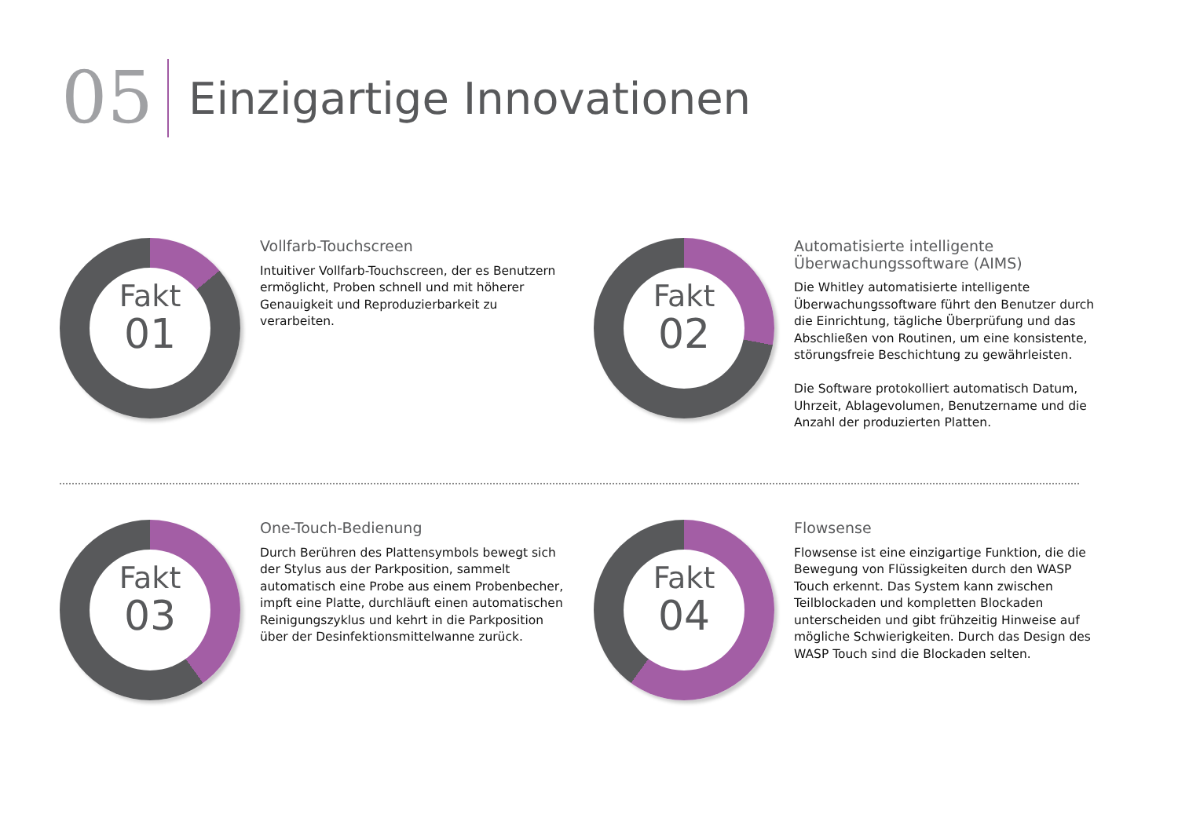05
Einzigartige Innovationen
Fakt
01
Vollfarb-Touchscreen
Intuitiver Vollfarb-Touchscreen, der es Benutzern ermöglicht, Proben schnell und mit höherer Genauigkeit und Reproduzierbarkeit zu verarbeiten.
Fakt
02
Automatisierte intelligente Überwachungssoftware (AIMS)
Die Whitley automatisierte intelligente Überwachungssoftware führt den Benutzer durch die Einrichtung, tägliche Überprüfung und das Abschließen von Routinen, um eine konsistente, störungsfreie Beschichtung zu gewährleisten.
Die Software protokolliert automatisch Datum, Uhrzeit, Ablagevolumen, Benutzername und die Anzahl der produzierten Platten.
Fakt
03
One-Touch-Bedienung
Durch Berühren des Plattensymbols bewegt sich der Stylus aus der Parkposition, sammelt automatisch eine Probe aus einem Probenbecher, impft eine Platte, durchläuft einen automatischen Reinigungszyklus und kehrt in die Parkposition über der Desinfektionsmittelwanne zurück.
Fakt
04
Flowsense
Flowsense ist eine einzigartige Funktion, die die Bewegung von Flüssigkeiten durch den WASP Touch erkennt. Das System kann zwischen Teilblockaden und kompletten Blockaden unterscheiden und gibt frühzeitig Hinweise auf mögliche Schwierigkeiten. Durch das Design des WASP Touch sind die Blockaden selten.